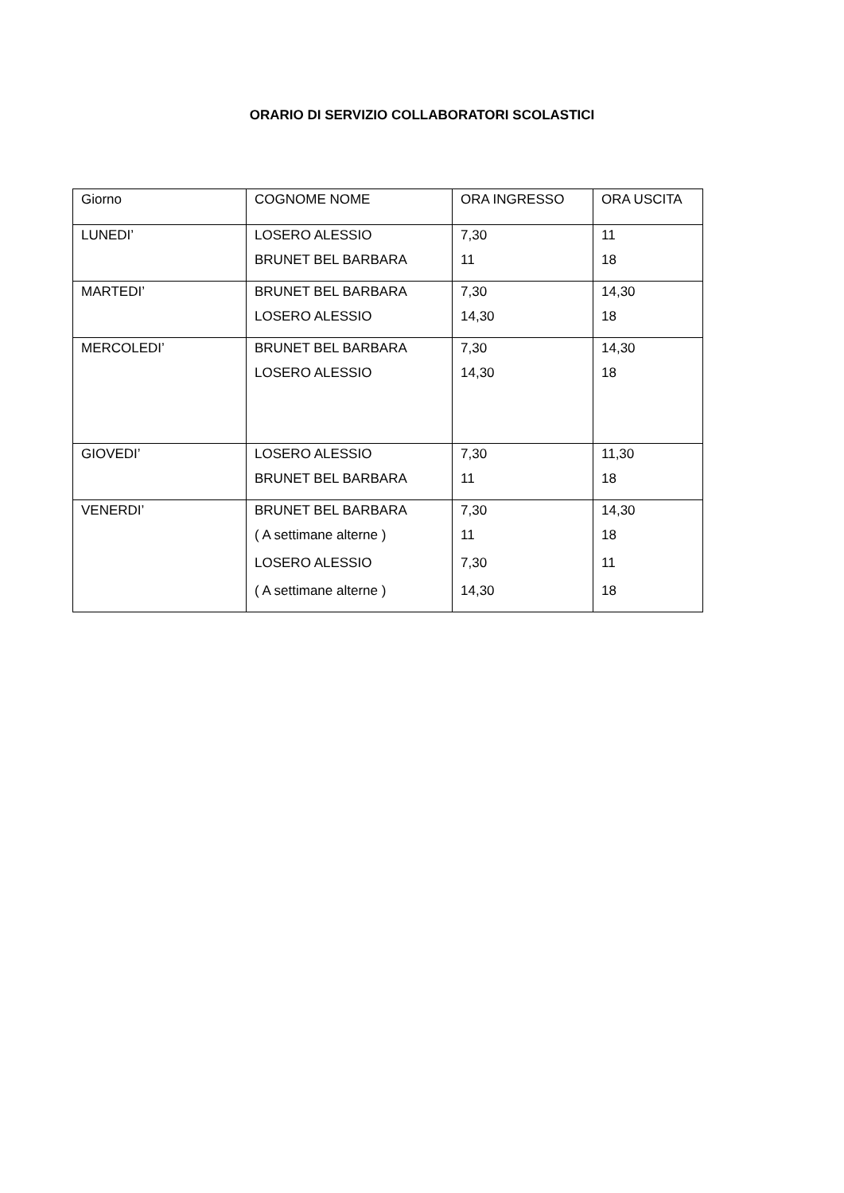ORARIO DI SERVIZIO COLLABORATORI SCOLASTICI
| Giorno | COGNOME NOME | ORA INGRESSO | ORA USCITA |
| LUNEDI’ | LOSERO ALESSIO BRUNET BEL BARBARA | 7,30 11 | 11 18 |
| MARTEDI’ | BRUNET BEL BARBARA LOSERO ALESSIO | 7,30 14,30 | 14,30 18 |
| MERCOLEDI’ | BRUNET BEL BARBARA LOSERO ALESSIO | 7,30 14,30 | 14,30 18 |
| GIOVEDI’ | LOSERO ALESSIO BRUNET BEL BARBARA | 7,30 11 | 11,30 18 |
| VENERDI’ | BRUNET BEL BARBARA ( A settimane alterne ) LOSERO ALESSIO ( A settimane alterne ) | 7,30 11 7,30 14,30 | 14,30 18 11 18 |